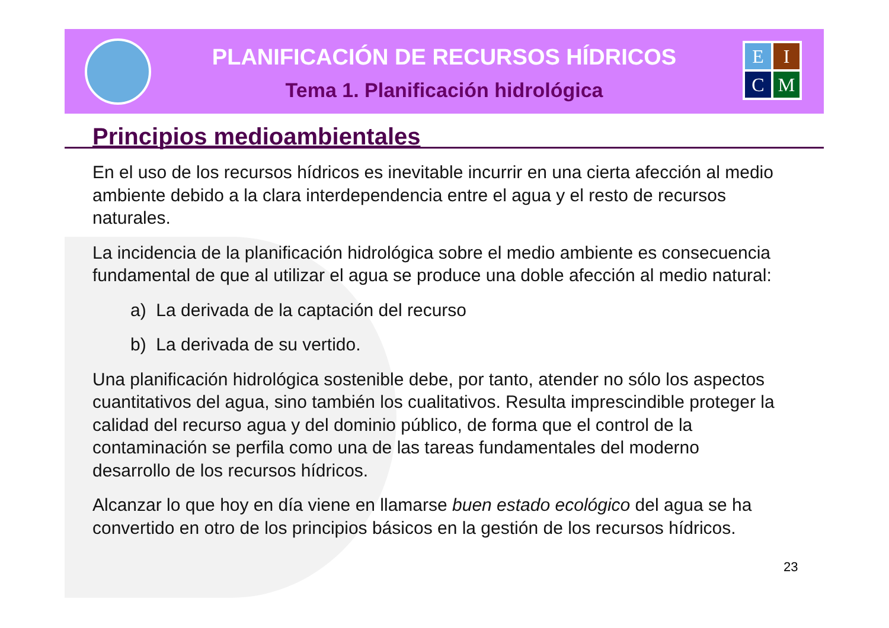PLANIFICACIÓN DE RECURSOS HÍDRICOS
Tema 1. Planificación hidrológica
E
I
C
M
Principios medioambientales
En el uso de los recursos hídricos es inevitable incurrir en una cierta afección al medio ambiente debido a la clara interdependencia entre el agua y el resto de recursos naturales.
La incidencia de la planificación hidrológica sobre el medio ambiente es consecuencia fundamental de que al utilizar el agua se produce una doble afección al medio natural:
a) La derivada de la captación del recurso
b) La derivada de su vertido.
Una planificación hidrológica sostenible debe, por tanto, atender no sólo los aspectos cuantitativos del agua, sino también los cualitativos. Resulta imprescindible proteger la calidad del recurso agua y del dominio público, de forma que el control de la contaminación se perfila como una de las tareas fundamentales del moderno desarrollo de los recursos hídricos.
Alcanzar lo que hoy en día viene en llamarse buen estado ecológico del agua se ha convertido en otro de los principios básicos en la gestión de los recursos hídricos.
23